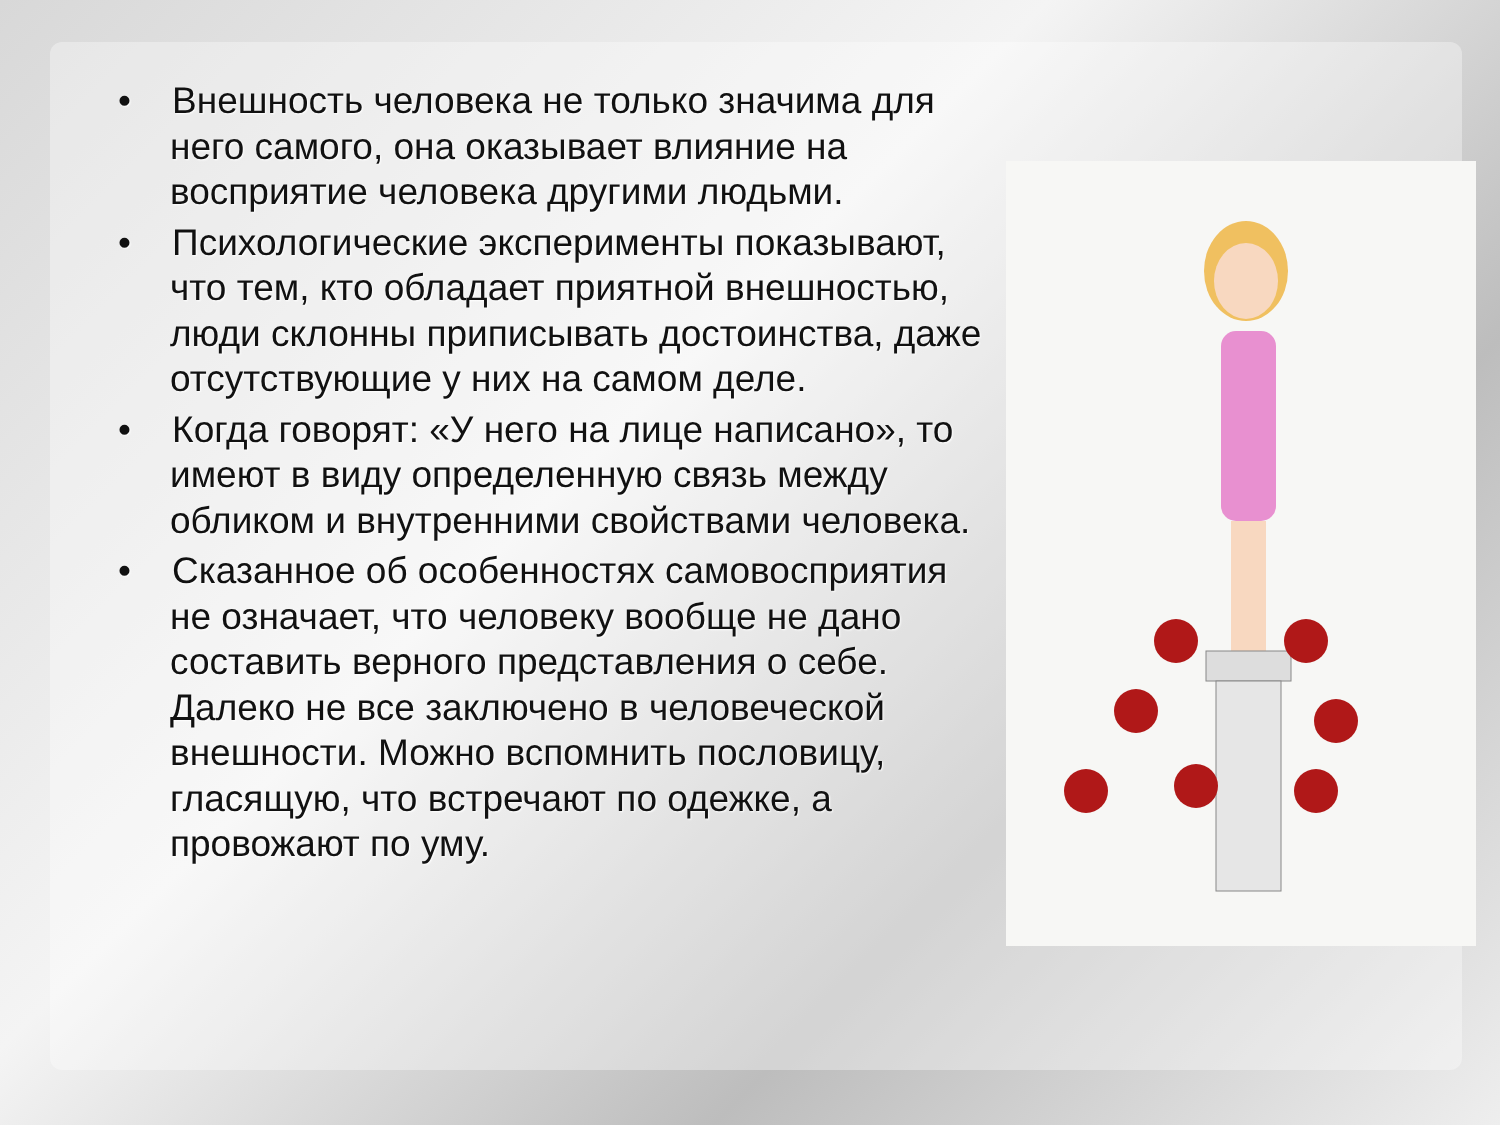• Внешность человека не только значима для него самого, она оказывает влияние на восприятие человека другими людьми.
• Психологические эксперименты показывают, что тем, кто обладает приятной внешностью, люди склонны приписывать достоинства, даже отсутствующие у них на самом деле.
• Когда говорят: «У него на лице написано», то имеют в виду определенную связь между обликом и внутренними свойствами человека.
• Сказанное об особенностях самовосприятия не означает, что человеку вообще не дано составить верного представления о себе. Далеко не все заключено в человеческой внешности. Можно вспомнить пословицу, гласящую, что встречают по одежке, а провожают по уму.